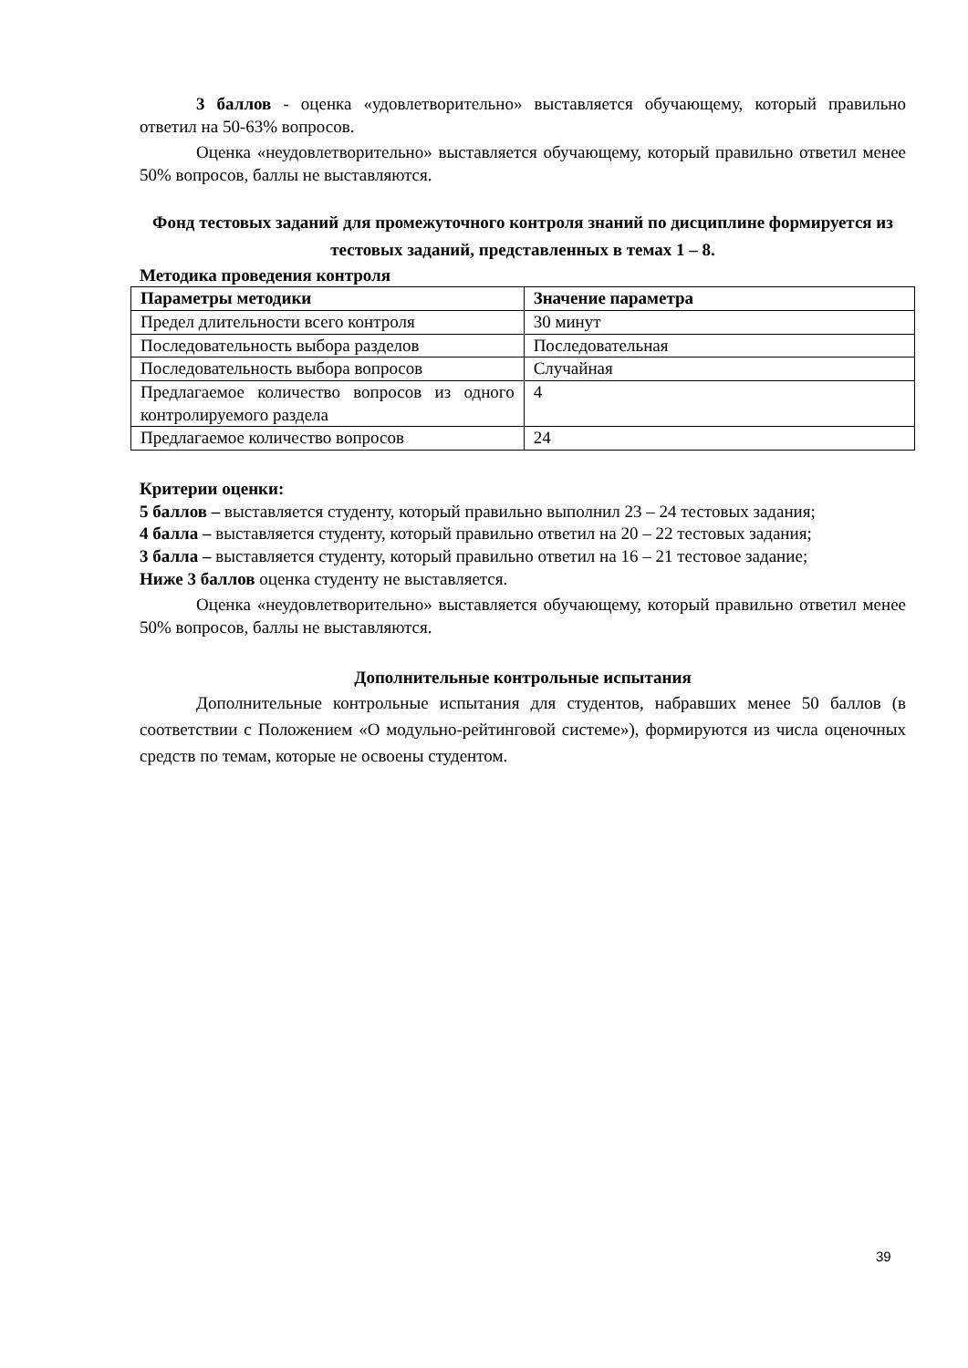3 баллов - оценка «удовлетворительно» выставляется обучающему, который правильно ответил на 50-63% вопросов.
Оценка «неудовлетворительно» выставляется обучающему, который правильно ответил менее 50% вопросов, баллы не выставляются.
Фонд тестовых заданий для промежуточного контроля знаний по дисциплине формируется из тестовых заданий, представленных в темах 1 – 8.
Методика проведения контроля
| Параметры методики | Значение параметра |
| --- | --- |
| Предел длительности всего контроля | 30 минут |
| Последовательность выбора разделов | Последовательная |
| Последовательность выбора вопросов | Случайная |
| Предлагаемое количество вопросов из одного контролируемого раздела | 4 |
| Предлагаемое количество вопросов | 24 |
Критерии оценки:
5 баллов – выставляется студенту, который правильно выполнил 23 – 24 тестовых задания;
4 балла – выставляется студенту, который правильно ответил на 20 – 22 тестовых задания;
3 балла – выставляется студенту, который правильно ответил на 16 – 21 тестовое задание;
Ниже 3 баллов оценка студенту не выставляется.
Оценка «неудовлетворительно» выставляется обучающему, который правильно ответил менее 50% вопросов, баллы не выставляются.
Дополнительные контрольные испытания
Дополнительные контрольные испытания для студентов, набравших менее 50 баллов (в соответствии с Положением «О модульно-рейтинговой системе»), формируются из числа оценочных средств по темам, которые не освоены студентом.
39